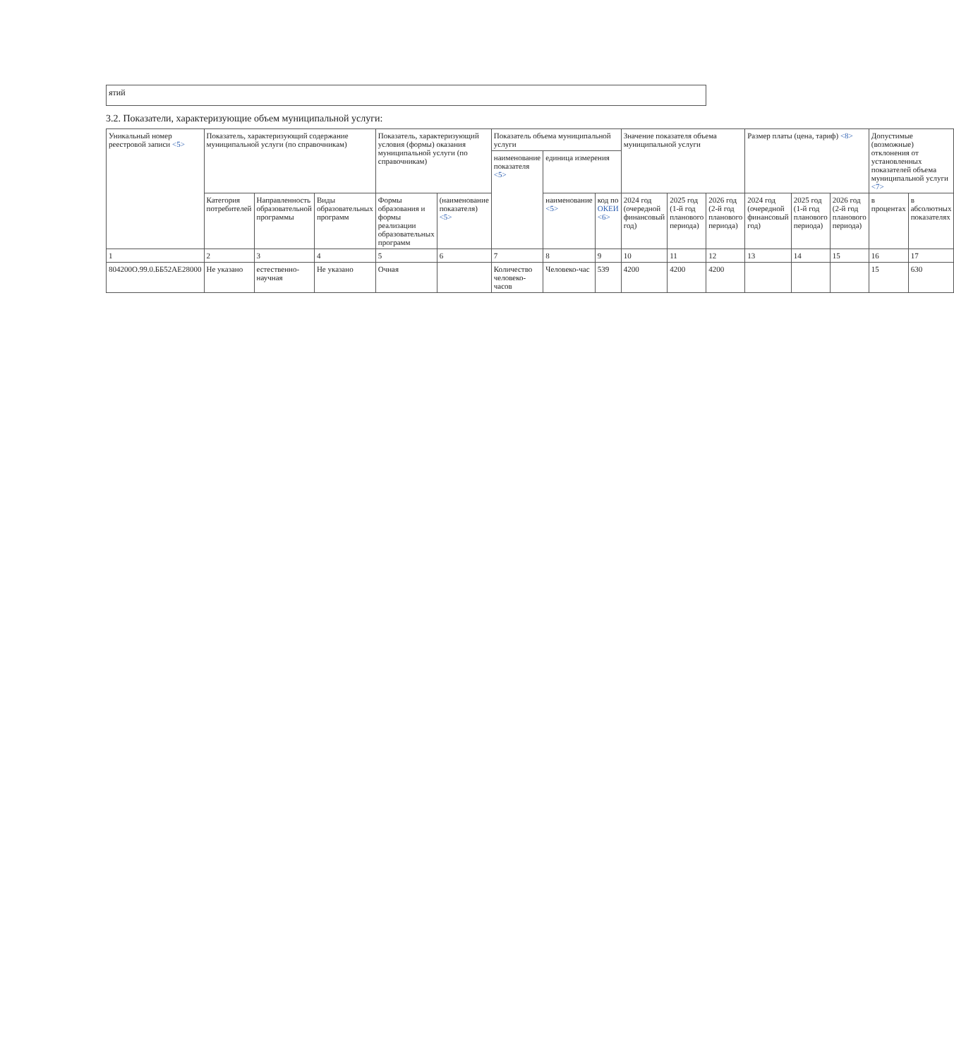| ятий |
3.2. Показатели, характеризующие объем муниципальной услуги:
| Уникальный номер реестровой записи <5> | Показатель, характеризующий содержание муниципальной услуги (по справочникам) | | | Показатель, характеризующий условия (формы) оказания муниципальной услуги (по справочникам) | | Показатель объема муниципальной услуги | | | Значение показателя объема муниципальной услуги | | | Размер платы (цена, тариф) <8> | | | Допустимые (возможные) отклонения от установленных показателей объема муниципальной услуги <7> | |
| --- | --- | --- | --- | --- | --- | --- | --- | --- | --- | --- | --- | --- | --- | --- | --- | --- |
| | | | | | | наименование показателя <5> | единица измерения | | | | | | | | | |
| | Категория потребителей | Направленность образовательной программы | Виды образовательных программ | Формы образования и формы реализации образовательных программ | (наименование показателя) <5> | | наименование <5> | код по ОКЕИ <6> | 2024 год (очередной финансовый год) | 2025 год (1-й год планового периода) | 2026 год (2-й год планового периода) | 2024 год (очередной финансовый год) | 2025 год (1-й год планового периода) | 2026 год (2-й год планового периода) | в процентах | в абсолютных показателях |
| 1 | 2 | 3 | 4 | 5 | 6 | 7 | 8 | 9 | 10 | 11 | 12 | 13 | 14 | 15 | 16 | 17 |
| 804200О.99.0.ББ52АЕ28000 | Не указано | естественно-научная | Не указано | Очная | | Количество человеко-часов | Человеко-час | 539 | 4200 | 4200 | 4200 | | | | 15 | 630 |